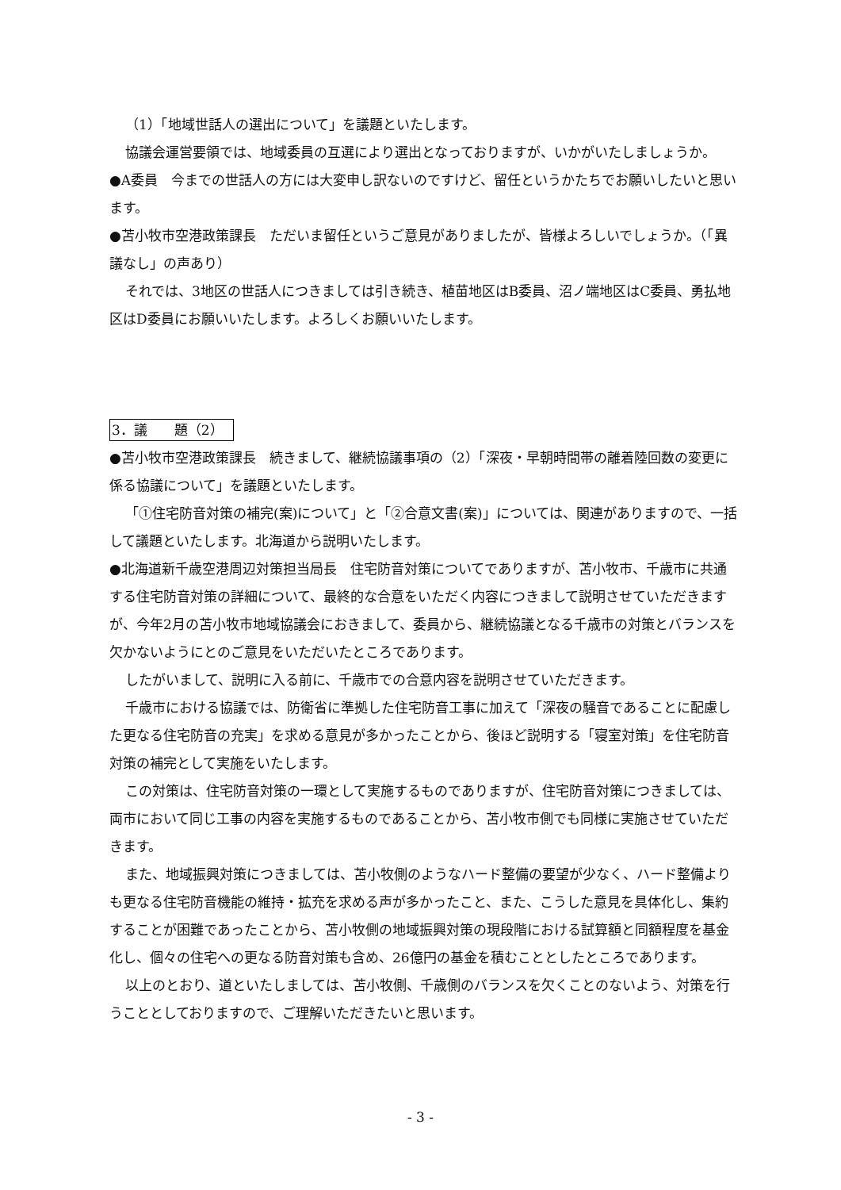（1）「地域世話人の選出について」を議題といたします。
協議会運営要領では、地域委員の互選により選出となっておりますが、いかがいたしましょうか。
●A委員　今までの世話人の方には大変申し訳ないのですけど、留任というかたちでお願いしたいと思います。
●苫小牧市空港政策課長　ただいま留任というご意見がありましたが、皆様よろしいでしょうか。（「異議なし」の声あり）
それでは、3地区の世話人につきましては引き続き、植苗地区はB委員、沼ノ端地区はC委員、勇払地区はD委員にお願いいたします。よろしくお願いいたします。
3．議　　題（2）
●苫小牧市空港政策課長　続きまして、継続協議事項の（2）「深夜・早朝時間帯の離着陸回数の変更に係る協議について」を議題といたします。
「①住宅防音対策の補完(案)について」と「②合意文書(案)」については、関連がありますので、一括して議題といたします。北海道から説明いたします。
●北海道新千歳空港周辺対策担当局長　住宅防音対策についてでありますが、苫小牧市、千歳市に共通する住宅防音対策の詳細について、最終的な合意をいただく内容につきまして説明させていただきますが、今年2月の苫小牧市地域協議会におきまして、委員から、継続協議となる千歳市の対策とバランスを欠かないようにとのご意見をいただいたところであります。
したがいまして、説明に入る前に、千歳市での合意内容を説明させていただきます。
千歳市における協議では、防衛省に準拠した住宅防音工事に加えて「深夜の騒音であることに配慮した更なる住宅防音の充実」を求める意見が多かったことから、後ほど説明する「寝室対策」を住宅防音対策の補完として実施をいたします。
この対策は、住宅防音対策の一環として実施するものでありますが、住宅防音対策につきましては、両市において同じ工事の内容を実施するものであることから、苫小牧市側でも同様に実施させていただきます。
また、地域振興対策につきましては、苫小牧側のようなハード整備の要望が少なく、ハード整備よりも更なる住宅防音機能の維持・拡充を求める声が多かったこと、また、こうした意見を具体化し、集約することが困難であったことから、苫小牧側の地域振興対策の現段階における試算額と同額程度を基金化し、個々の住宅への更なる防音対策も含め、26億円の基金を積むこととしたところであります。
以上のとおり、道といたしましては、苫小牧側、千歳側のバランスを欠くことのないよう、対策を行うこととしておりますので、ご理解いただきたいと思います。
- 3 -